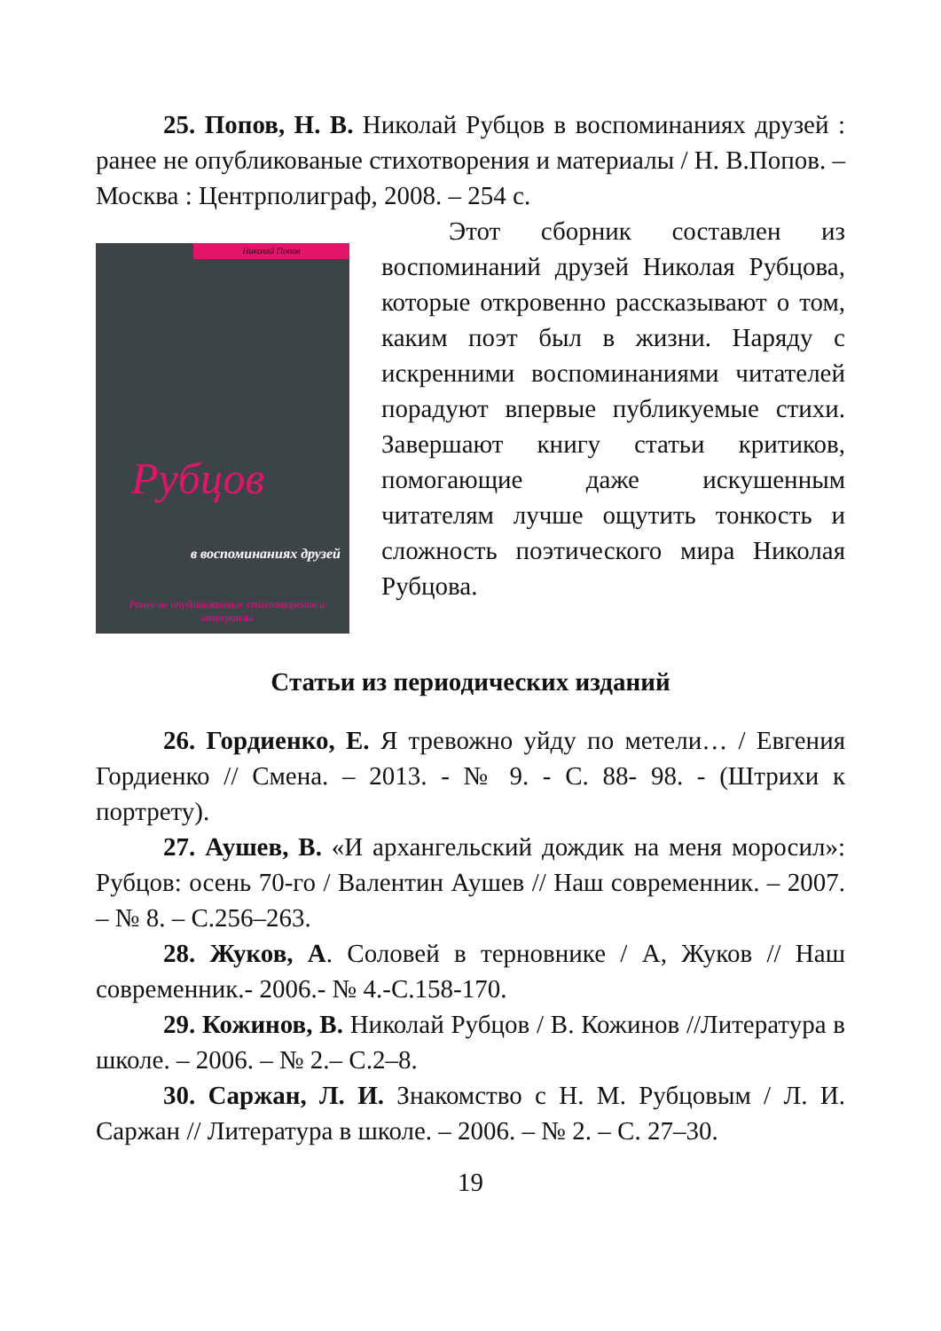25. Попов, Н. В. Николай Рубцов в воспоминаниях друзей : ранее не опубликованые стихотворения и материалы / Н. В.Попов. – Москва : Центрполиграф, 2008. – 254 с.
Николай Попов
Рубцов
в воспоминаниях друзей
Ранее не опубликованные стихотворения и материалы
Этот сборник составлен из воспоминаний друзей Николая Рубцова, которые откровенно рассказывают о том, каким поэт был в жизни. Наряду с искренними воспоминаниями читателей порадуют впервые публикуемые стихи. Завершают книгу статьи критиков, помогающие даже искушенным читателям лучше ощутить тонкость и сложность поэтического мира Николая Рубцова.
Статьи из периодических изданий
26. Гордиенко, Е. Я тревожно уйду по метели… / Евгения Гордиенко // Смена. – 2013. - № 9. - С. 88- 98. - (Штрихи к портрету).
27. Аушев, В. «И архангельский дождик на меня моросил»: Рубцов: осень 70-го / Валентин Аушев // Наш современник. – 2007. – № 8. – С.256–263.
28. Жуков, А. Соловей в терновнике / А, Жуков // Наш современник.- 2006.- № 4.-С.158-170.
29. Кожинов, В. Николай Рубцов / В. Кожинов //Литература в школе. – 2006. – № 2.– С.2–8.
30. Саржан, Л. И. Знакомство с Н. М. Рубцовым / Л. И. Саржан // Литература в школе. – 2006. – № 2. – С. 27–30.
19